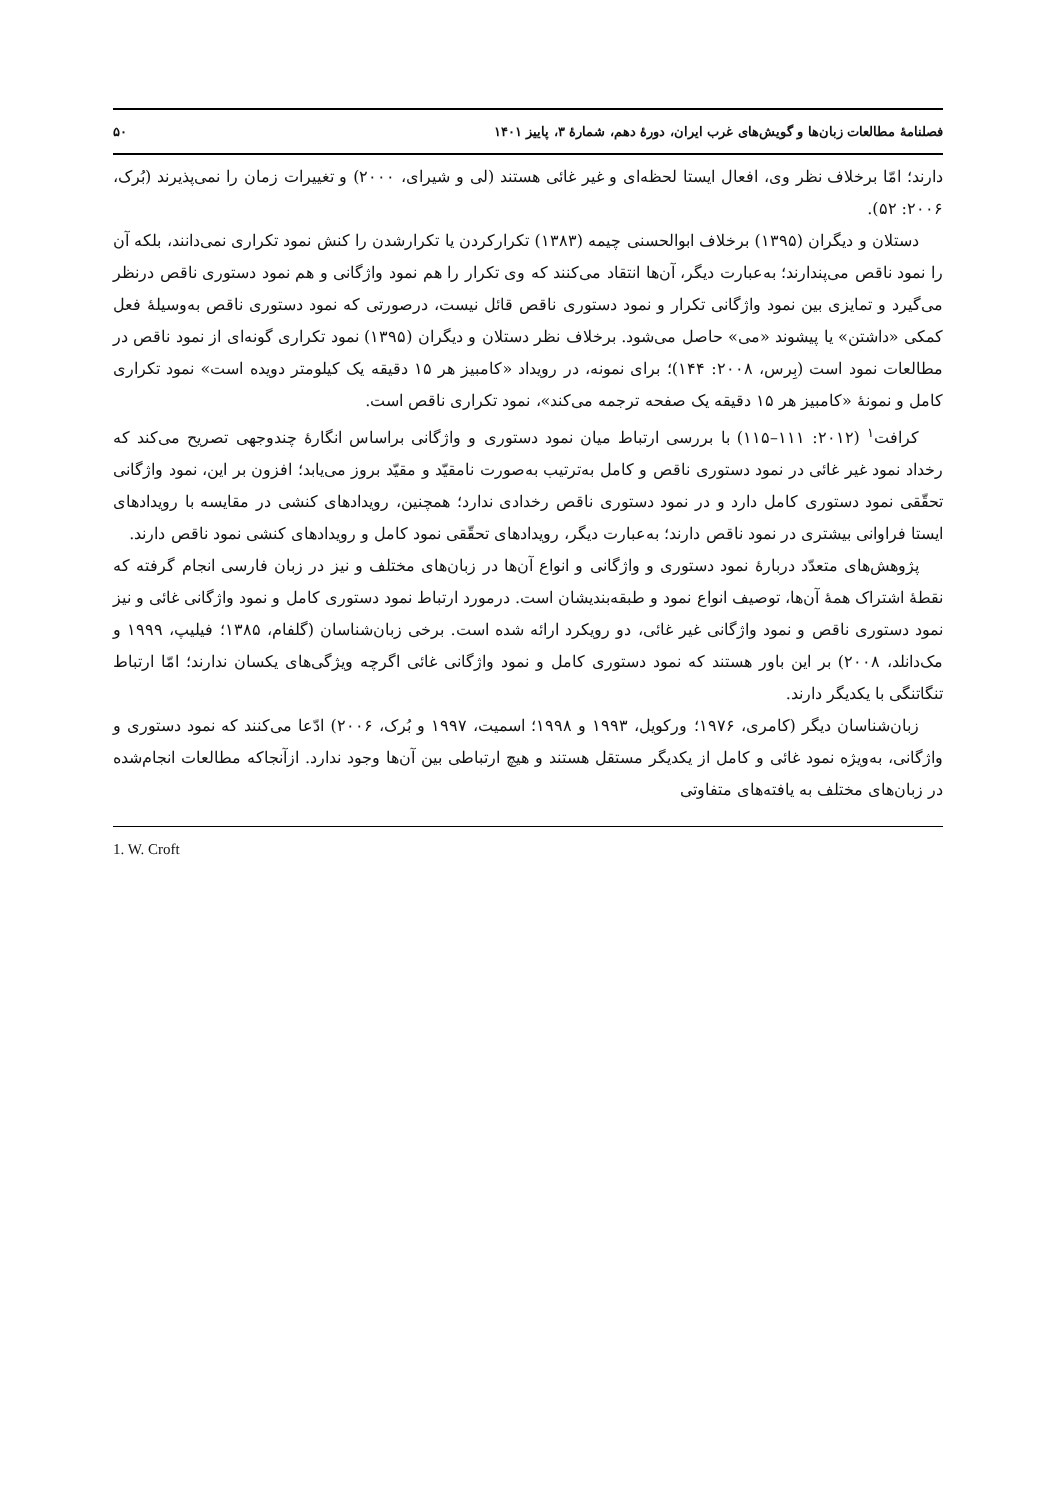فصلنامهٔ مطالعات زبان‌ها و گویش‌های غرب ایران، دورهٔ دهم، شمارهٔ ۳، پاییز ۱۴۰۱ ۵۰
دارند؛ امّا برخلاف نظر وی، افعال ایستا لحظه‌ای و غیر غائی هستند (لی و شیرای، ۲۰۰۰) و تغییرات زمان را نمی‌پذیرند (بُرک، ۲۰۰۶: ۵۲).
دستلان و دیگران (۱۳۹۵) برخلاف ابوالحسنی چیمه (۱۳۸۳) تکرارکردن یا تکرارشدن را کنش نمود تکراری نمی‌دانند، بلکه آن را نمود ناقص می‌پندارند؛ به‌عبارت دیگر، آن‌ها انتقاد می‌کنند که وی تکرار را هم نمود واژگانی و هم نمود دستوری ناقص درنظر می‌گیرد و تمایزی بین نمود واژگانی تکرار و نمود دستوری ناقص قائل نیست، درصورتی که نمود دستوری ناقص به‌وسیلهٔ فعل کمکی «داشتن» یا پیشوند «می» حاصل می‌شود. برخلاف نظر دستلان و دیگران (۱۳۹۵) نمود تکراری گونه‌ای از نمود ناقص در مطالعات نمود است (بِرس، ۲۰۰۸: ۱۴۴)؛ برای نمونه، در رویداد «کامبیز هر ۱۵ دقیقه یک کیلومتر دویده است» نمود تکراری کامل و نمونهٔ «کامبیز هر ۱۵ دقیقه یک صفحه ترجمه می‌کند»، نمود تکراری ناقص است.
کرافت<sup>۱</sup> (۲۰۱۲: ۱۱۱–۱۱۵) با بررسی ارتباط میان نمود دستوری و واژگانی براساس انگارهٔ چندوجهی تصریح می‌کند که رخداد نمود غیر غائی در نمود دستوری ناقص و کامل به‌ترتیب به‌صورت نامقیّد و مقیّد بروز می‌یابد؛ افزون بر این، نمود واژگانی تحقّقی نمود دستوری کامل دارد و در نمود دستوری ناقص رخدادی ندارد؛ همچنین، رویدادهای کنشی در مقایسه با رویدادهای ایستا فراوانی بیشتری در نمود ناقص دارند؛ به‌عبارت دیگر، رویدادهای تحقّقی نمود کامل و رویدادهای کنشی نمود ناقص دارند.
پژوهش‌های متعدّد دربارهٔ نمود دستوری و واژگانی و انواع آن‌ها در زبان‌های مختلف و نیز در زبان فارسی انجام گرفته که نقطهٔ اشتراک همهٔ آن‌ها، توصیف انواع نمود و طبقه‌بندیشان است. درمورد ارتباط نمود دستوری کامل و نمود واژگانی غائی و نیز نمود دستوری ناقص و نمود واژگانی غیر غائی، دو رویکرد ارائه شده است. برخی زبان‌شناسان (گلفام، ۱۳۸۵؛ فیلیپ، ۱۹۹۹ و مک‌دانلد، ۲۰۰۸) بر این باور هستند که نمود دستوری کامل و نمود واژگانی غائی اگرچه ویژگی‌های یکسان ندارند؛ امّا ارتباط تنگاتنگی با یکدیگر دارند.
زبان‌شناسان دیگر (کامری، ۱۹۷۶؛ ورکویل، ۱۹۹۳ و ۱۹۹۸؛ اسمیت، ۱۹۹۷ و بُرک، ۲۰۰۶) ادّعا می‌کنند که نمود دستوری و واژگانی، به‌ویژه نمود غائی و کامل از یکدیگر مستقل هستند و هیچ ارتباطی بین آن‌ها وجود ندارد. ازآنجاکه مطالعات انجام‌شده در زبان‌های مختلف به یافته‌های متفاوتی
1. W. Croft